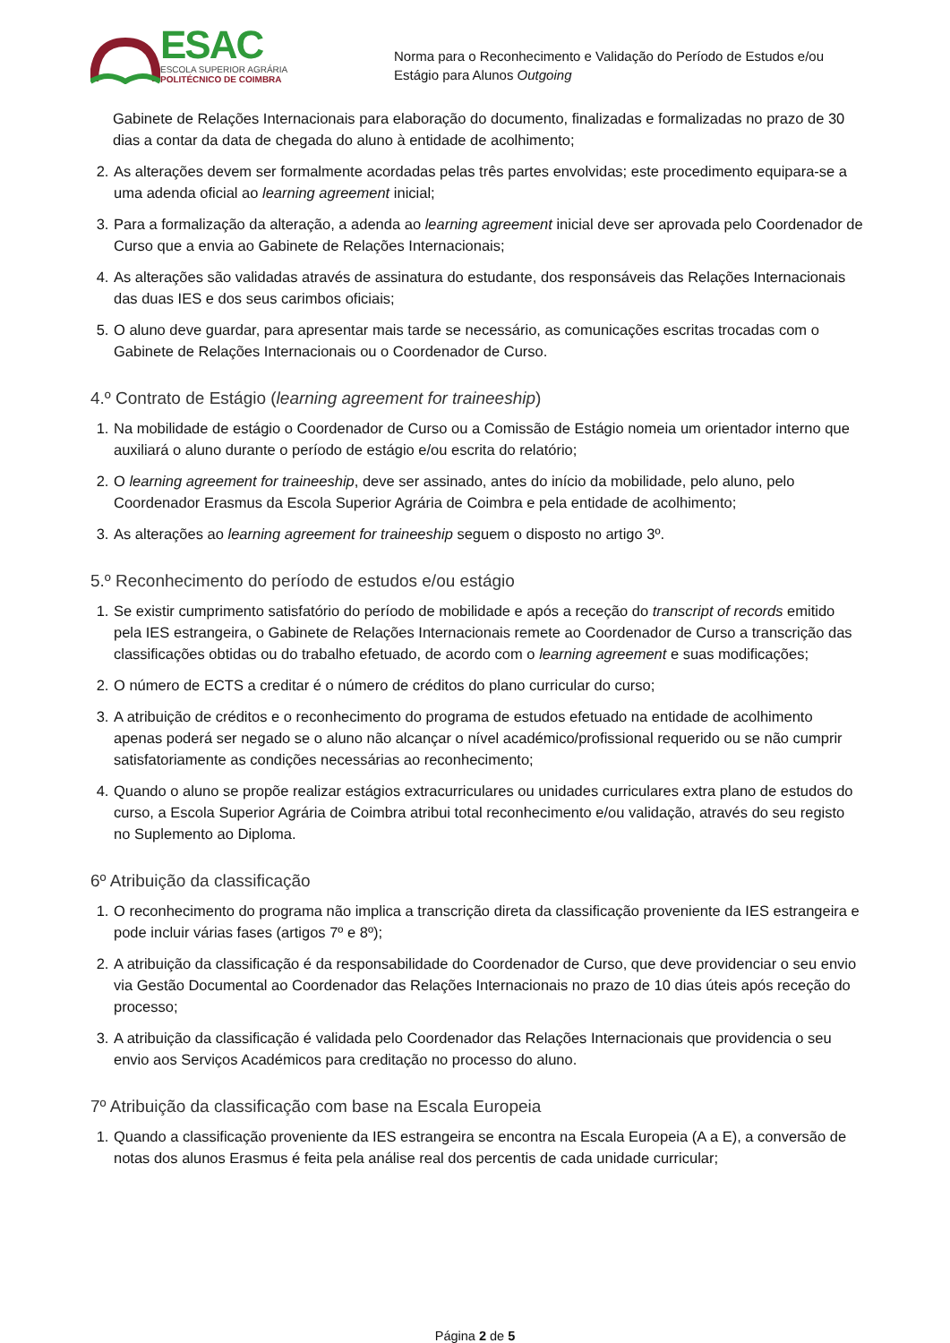ESAC
ESCOLA SUPERIOR AGRÁRIA
POLITÉCNICO DE COIMBRA
Norma para o Reconhecimento e Validação do Período de Estudos e/ou Estágio para Alunos Outgoing
Gabinete de Relações Internacionais para elaboração do documento, finalizadas e formalizadas no prazo de 30 dias a contar da data de chegada do aluno à entidade de acolhimento;
2. As alterações devem ser formalmente acordadas pelas três partes envolvidas; este procedimento equipara-se a uma adenda oficial ao learning agreement inicial;
3. Para a formalização da alteração, a adenda ao learning agreement inicial deve ser aprovada pelo Coordenador de Curso que a envia ao Gabinete de Relações Internacionais;
4. As alterações são validadas através de assinatura do estudante, dos responsáveis das Relações Internacionais das duas IES e dos seus carimbos oficiais;
5. O aluno deve guardar, para apresentar mais tarde se necessário, as comunicações escritas trocadas com o Gabinete de Relações Internacionais ou o Coordenador de Curso.
4.º Contrato de Estágio (learning agreement for traineeship)
1. Na mobilidade de estágio o Coordenador de Curso ou a Comissão de Estágio nomeia um orientador interno que auxiliará o aluno durante o período de estágio e/ou escrita do relatório;
2. O learning agreement for traineeship, deve ser assinado, antes do início da mobilidade, pelo aluno, pelo Coordenador Erasmus da Escola Superior Agrária de Coimbra e pela entidade de acolhimento;
3. As alterações ao learning agreement for traineeship seguem o disposto no artigo 3º.
5.º Reconhecimento do período de estudos e/ou estágio
1. Se existir cumprimento satisfatório do período de mobilidade e após a receção do transcript of records emitido pela IES estrangeira, o Gabinete de Relações Internacionais remete ao Coordenador de Curso a transcrição das classificações obtidas ou do trabalho efetuado, de acordo com o learning agreement e suas modificações;
2. O número de ECTS a creditar é o número de créditos do plano curricular do curso;
3. A atribuição de créditos e o reconhecimento do programa de estudos efetuado na entidade de acolhimento apenas poderá ser negado se o aluno não alcançar o nível académico/profissional requerido ou se não cumprir satisfatoriamente as condições necessárias ao reconhecimento;
4. Quando o aluno se propõe realizar estágios extracurriculares ou unidades curriculares extra plano de estudos do curso, a Escola Superior Agrária de Coimbra atribui total reconhecimento e/ou validação, através do seu registo no Suplemento ao Diploma.
6º Atribuição da classificação
1. O reconhecimento do programa não implica a transcrição direta da classificação proveniente da IES estrangeira e pode incluir várias fases (artigos 7º e 8º);
2. A atribuição da classificação é da responsabilidade do Coordenador de Curso, que deve providenciar o seu envio via Gestão Documental ao Coordenador das Relações Internacionais no prazo de 10 dias úteis após receção do processo;
3. A atribuição da classificação é validada pelo Coordenador das Relações Internacionais que providencia o seu envio aos Serviços Académicos para creditação no processo do aluno.
7º Atribuição da classificação com base na Escala Europeia
1. Quando a classificação proveniente da IES estrangeira se encontra na Escala Europeia (A a E), a conversão de notas dos alunos Erasmus é feita pela análise real dos percentis de cada unidade curricular;
Página 2 de 5